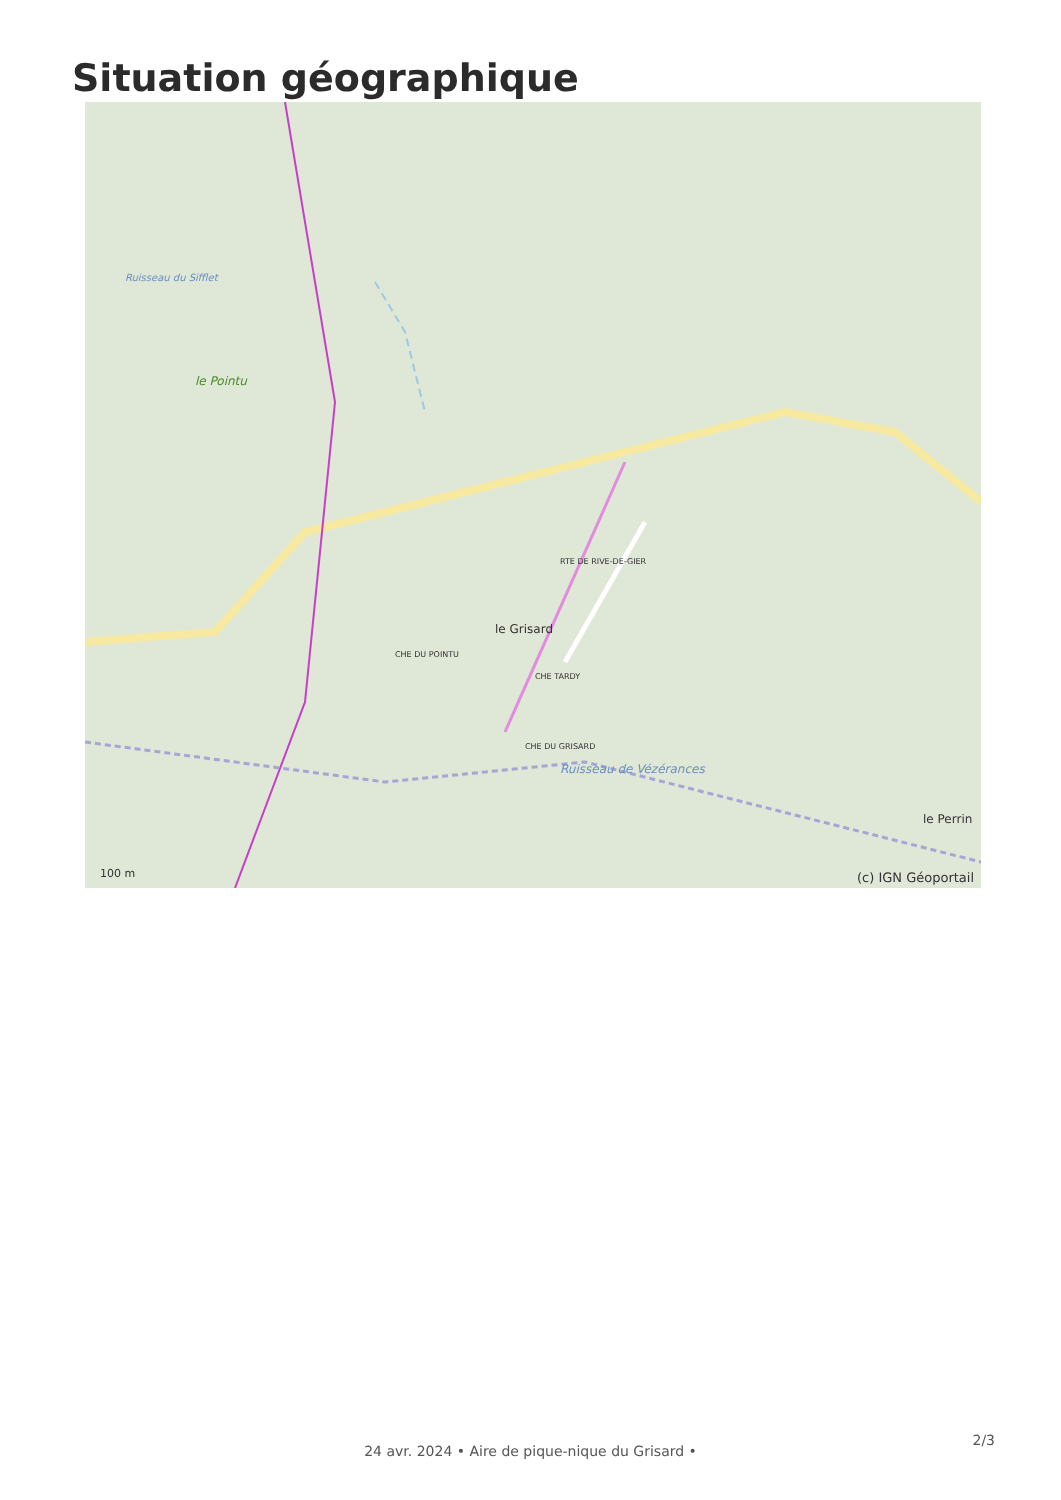Situation géographique
le Pointu
le Grisard
le Perrin
RTE DE RIVE-DE-GIER
CHE DU POINTU
CHE TARDY
CHE DU GRISARD
Ruisseau de Vézérances
Ruisseau du Sifflet
100 m (c) IGN Géoportail
2/3
24 avr. 2024 • Aire de pique-nique du Grisard •